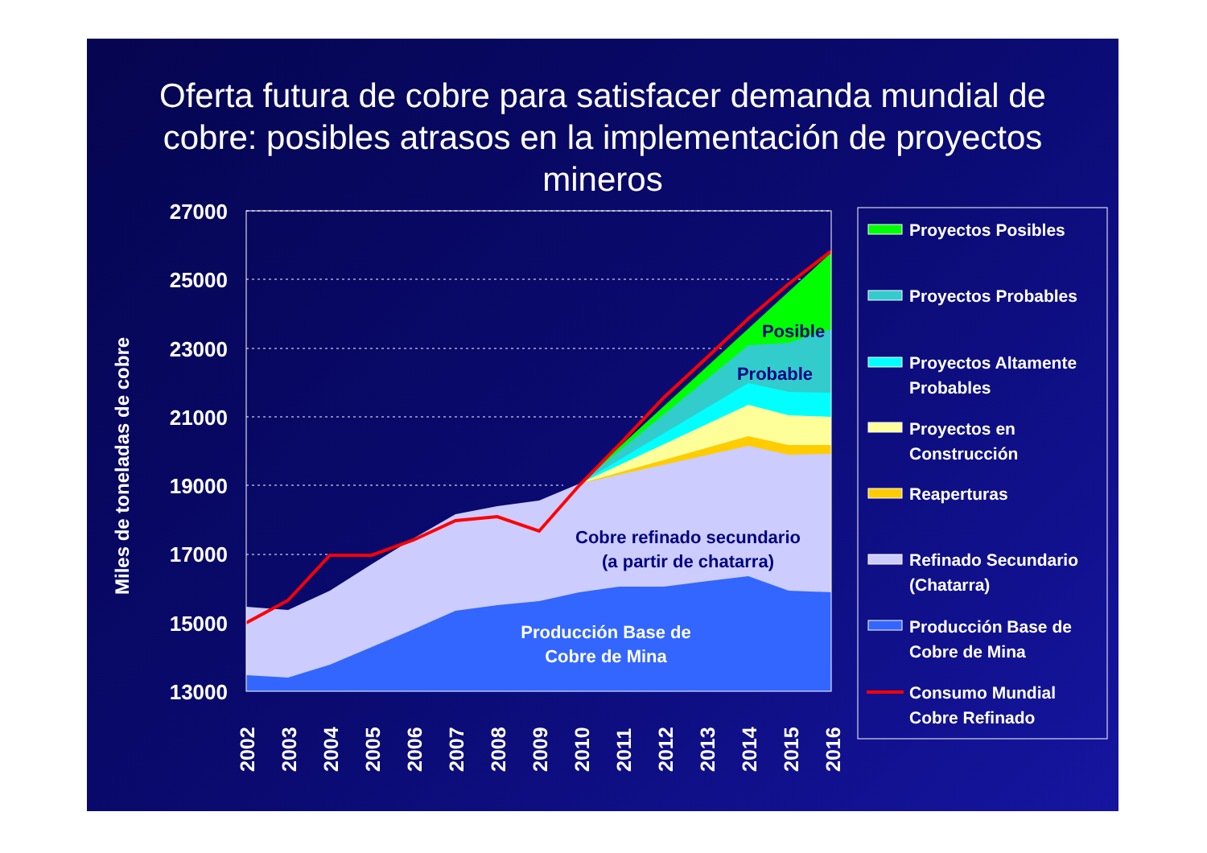Oferta futura de cobre para satisfacer demanda mundial de cobre: posibles atrasos en la implementación de proyectos mineros
Miles de toneladas de cobre
27000
25000
23000
21000
19000
17000
15000
13000
Posible
Probable
Cobre refinado secundario
(a partir de chatarra)
Producción Base de
Cobre de Mina
2002
2003
2004
2005
2006
2007
2008
2009
2010
2011
2012
2013
2014
2015
2016
Proyectos Posibles
Proyectos Probables
Proyectos Altamente
Probables
Proyectos en
Construcción
Reaperturas
Refinado Secundario
(Chatarra)
Producción Base de
Cobre de Mina
Consumo Mundial
Cobre Refinado